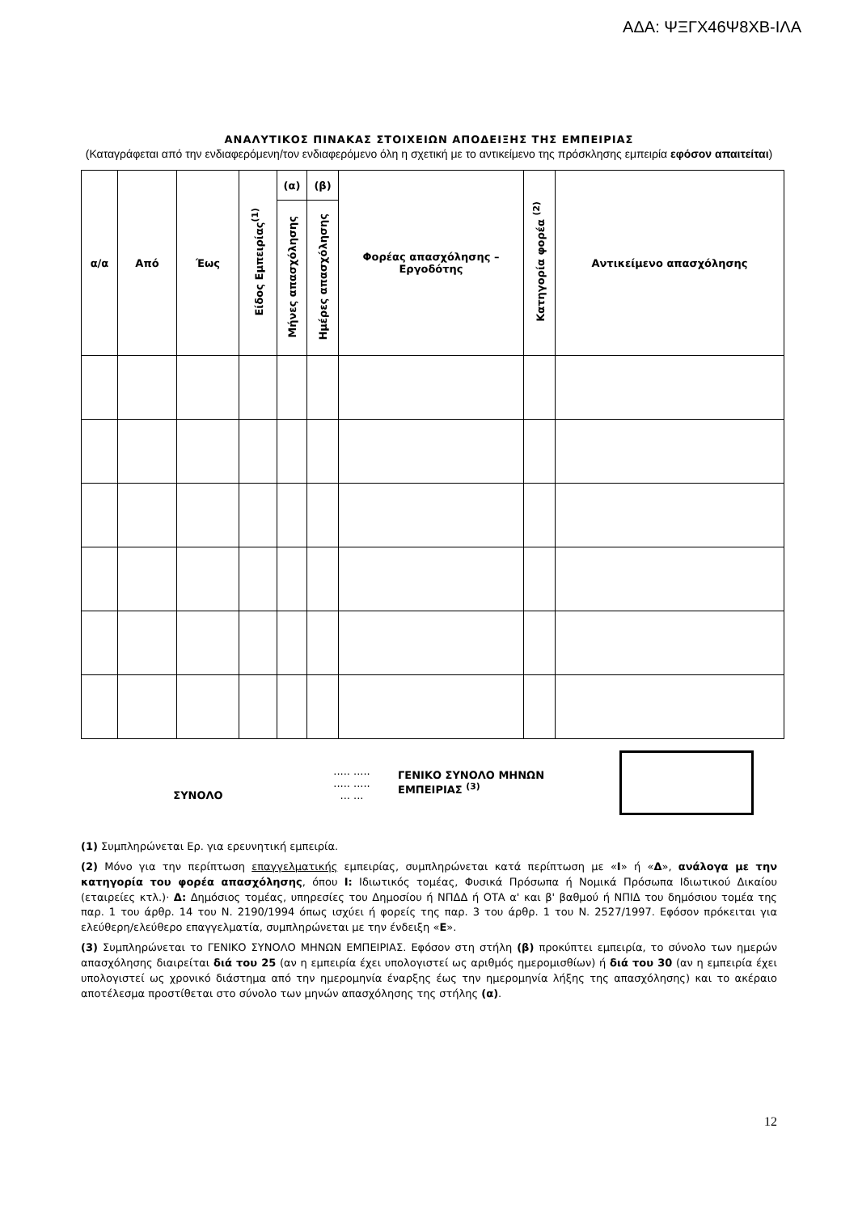ΑΔΑ: ΨΞΓΧ46Ψ8ΧΒ-ΙΛΑ
ΑΝΑΛΥΤΙΚΟΣ ΠΙΝΑΚΑΣ ΣΤΟΙΧΕΙΩΝ ΑΠΟΔΕΙΞΗΣ ΤΗΣ ΕΜΠΕΙΡΙΑΣ
(Καταγράφεται από την ενδιαφερόμενη/τον ενδιαφερόμενο όλη η σχετική με το αντικείμενο της πρόσκλησης εμπειρία εφόσον απαιτείται)
| α/α | Από | Έως | Είδος Εμπειρίας<sup>(1)</sup> | (α) | (β) | Φορέας απασχόλησης – Εργοδότης | Κατηγορία φορέα <sup>(2)</sup> | Αντικείμενο απασχόλησης |
| --- | --- | --- | --- | --- | --- | --- | --- | --- |
| | | | | Μήνες απασχόλησης | Ημέρες απασχόλησης | | | |
ΣΥΝΟΛΟ
..... .....
..... .....
... ...
ΓΕΝΙΚΟ ΣΥΝΟΛΟ ΜΗΝΩΝ ΕΜΠΕΙΡΙΑΣ <sup>(3)</sup>
(1) Συμπληρώνεται Ερ. για ερευνητική εμπειρία.
(2) Μόνο για την περίπτωση επαγγελματικής εμπειρίας, συμπληρώνεται κατά περίπτωση με «Ι» ή «Δ», ανάλογα με την κατηγορία του φορέα απασχόλησης, όπου Ι: Ιδιωτικός τομέας, Φυσικά Πρόσωπα ή Νομικά Πρόσωπα Ιδιωτικού Δικαίου (εταιρείες κτλ.)· Δ: Δημόσιος τομέας, υπηρεσίες του Δημοσίου ή ΝΠΔΔ ή ΟΤΑ α' και β' βαθμού ή ΝΠΙΔ του δημόσιου τομέα της παρ. 1 του άρθρ. 14 του Ν. 2190/1994 όπως ισχύει ή φορείς της παρ. 3 του άρθρ. 1 του Ν. 2527/1997. Εφόσον πρόκειται για ελεύθερη/ελεύθερο επαγγελματία, συμπληρώνεται με την ένδειξη «Ε».
(3) Συμπληρώνεται το ΓΕΝΙΚΟ ΣΥΝΟΛΟ ΜΗΝΩΝ ΕΜΠΕΙΡΙΑΣ. Εφόσον στη στήλη (β) προκύπτει εμπειρία, το σύνολο των ημερών απασχόλησης διαιρείται διά του 25 (αν η εμπειρία έχει υπολογιστεί ως αριθμός ημερομισθίων) ή διά του 30 (αν η εμπειρία έχει υπολογιστεί ως χρονικό διάστημα από την ημερομηνία έναρξης έως την ημερομηνία λήξης της απασχόλησης) και το ακέραιο αποτέλεσμα προστίθεται στο σύνολο των μηνών απασχόλησης της στήλης (α).
12